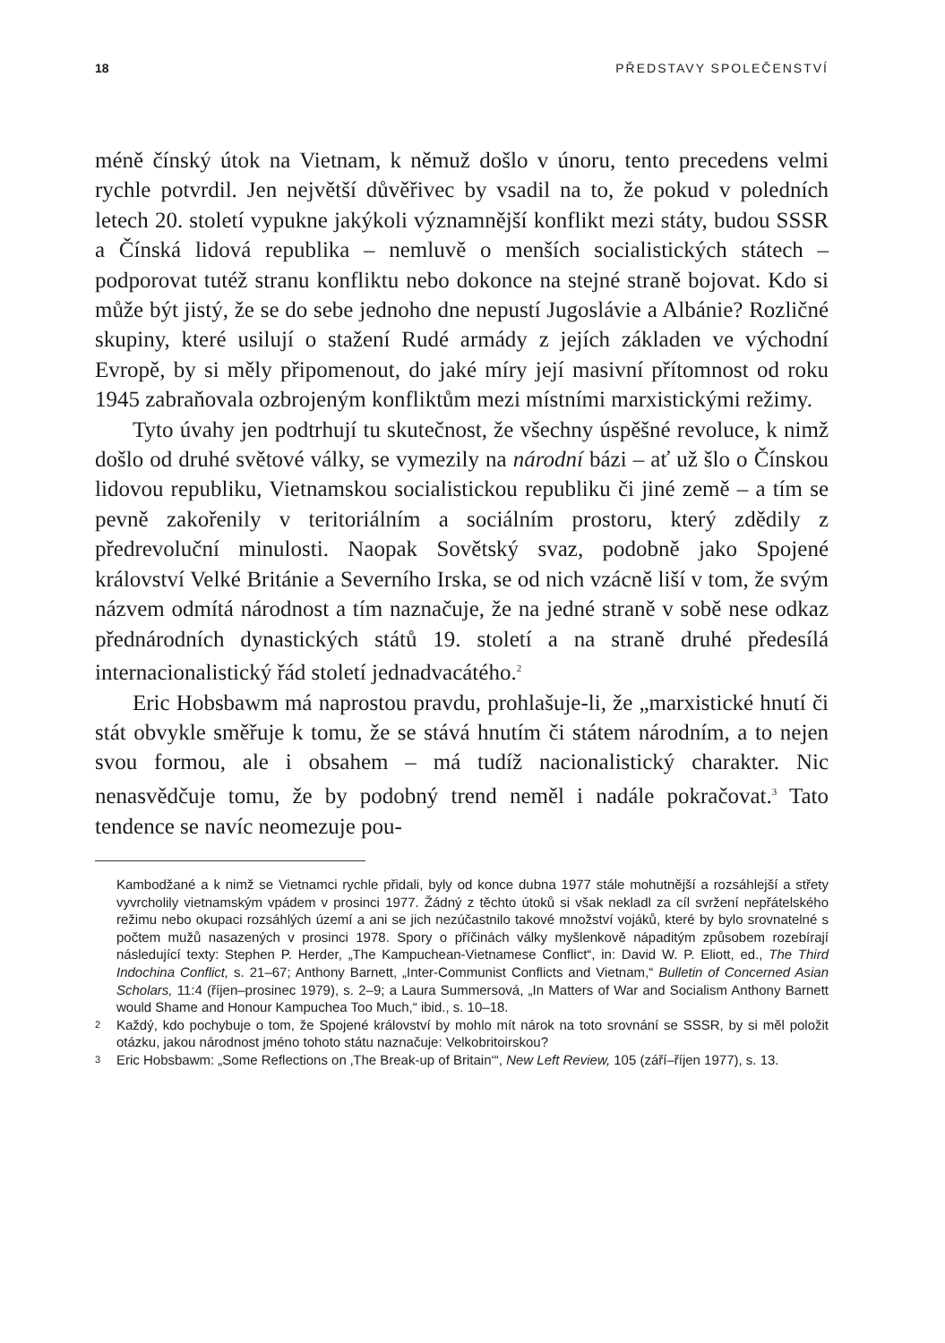18 PŘEDSTAVY SPOLEČENSTVÍ
méně čínský útok na Vietnam, k němuž došlo v únoru, tento precedens velmi rychle potvrdil. Jen největší důvěřivec by vsadil na to, že pokud v poledních letech 20. století vypukne jakýkoli významnější konflikt mezi státy, budou SSSR a Čínská lidová republika – nemluvě o menších socialistických státech – podporovat tutéž stranu konfliktu nebo dokonce na stejné straně bojovat. Kdo si může být jistý, že se do sebe jednoho dne nepustí Jugoslávie a Albánie? Rozličné skupiny, které usilují o stažení Rudé armády z jejích základen ve východní Evropě, by si měly připomenout, do jaké míry její masivní přítomnost od roku 1945 zabraňovala ozbrojeným konfliktům mezi místními marxistickými režimy.
Tyto úvahy jen podtrhují tu skutečnost, že všechny úspěšné revoluce, k nimž došlo od druhé světové války, se vymezily na národní bázi – ať už šlo o Čínskou lidovou republiku, Vietnamskou socialistickou republiku či jiné země – a tím se pevně zakořenily v teritoriálním a sociálním prostoru, který zdědily z předrevoluční minulosti. Naopak Sovětský svaz, podobně jako Spojené království Velké Británie a Severního Irska, se od nich vzácně liší v tom, že svým názvem odmítá národnost a tím naznačuje, že na jedné straně v sobě nese odkaz přednárodních dynastických států 19. století a na straně druhé předesílá internacionalistický řád století jednadvacátého.<sup>2</sup>
Eric Hobsbawm má naprostou pravdu, prohlašuje-li, že „marxistické hnutí či stát obvykle směřuje k tomu, že se stává hnutím či státem národním, a to nejen svou formou, ale i obsahem – má tudíž nacionalistický charakter. Nic nenasvědčuje tomu, že by podobný trend neměl i nadále pokračovat.<sup>3</sup> Tato tendence se navíc neomezuje pou-
Kambodžané a k nimž se Vietnamci rychle přidali, byly od konce dubna 1977 stále mohutnější a rozsáhlejší a střety vyvrcholily vietnamským vpádem v prosinci 1977. Žádný z těchto útoků si však nekladl za cíl svržení nepřátelského režimu nebo okupaci rozsáhlých území a ani se jich nezúčastnilo takové množství vojáků, které by bylo srovnatelné s počtem mužů nasazených v prosinci 1978. Spory o příčinách války myšlenkově nápaditým způsobem rozebírají následující texty: Stephen P. Herder, „The Kampuchean-Vietnamese Conflict“, in: David W. P. Eliott, ed., The Third Indochina Conflict, s. 21–67; Anthony Barnett, „Inter-Communist Conflicts and Vietnam,“ Bulletin of Concerned Asian Scholars, 11:4 (říjen–prosinec 1979), s. 2–9; a Laura Summersová, „In Matters of War and Socialism Anthony Barnett would Shame and Honour Kampuchea Too Much,“ ibid., s. 10–18.
2 Každý, kdo pochybuje o tom, že Spojené království by mohlo mít nárok na toto srovnání se SSSR, by si měl položit otázku, jakou národnost jméno tohoto státu naznačuje: Velkobritoirskou?
3 Eric Hobsbawm: „Some Reflections on ‚The Break-up of Britain‘“, New Left Review, 105 (září–říjen 1977), s. 13.